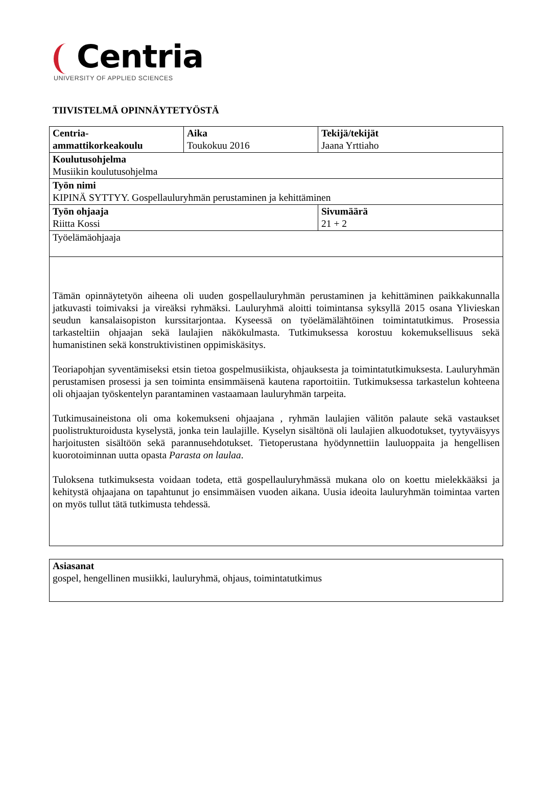Centria
UNIVERSITY OF APPLIED SCIENCES
TIIVISTELMÄ OPINNÄYTETYÖSTÄ
| Centria- ammattikorkeakoulu | Aika Toukokuu 2016 | Tekijä/tekijät Jaana Yrttiaho |
| Koulutusohjelma Musiikin koulutusohjelma | | |
| Työn nimi KIPINÄ SYTTYY. Gospellauluryhmän perustaminen ja kehittäminen | | |
| Työn ohjaaja Riitta Kossi | | Sivumäärä 21 + 2 |
| Työelämäohjaaja | | |
| Tämän opinnäytetyön aiheena oli uuden gospellauluryhmän perustaminen ja kehittäminen paikkakunnalla jatkuvasti toimivaksi ja vireäksi ryhmäksi. Lauluryhmä aloitti toimintansa syksyllä 2015 osana Ylivieskan seudun kansalaisopiston kurssitarjontaa. Kyseessä on työelämälähtöinen toimintatutkimus. Prosessia tarkasteltiin ohjaajan sekä laulajien näkökulmasta. Tutkimuksessa korostuu kokemuksellisuus sekä humanistinen sekä konstruktivistinen oppimiskäsitys. Teoriapohjan syventämiseksi etsin tietoa gospelmusiikista, ohjauksesta ja toimintatutkimuksesta. Lauluryhmän perustamisen prosessi ja sen toiminta ensimmäisenä kautena raportoitiin. Tutkimuksessa tarkastelun kohteena oli ohjaajan työskentelyn parantaminen vastaamaan lauluryhmän tarpeita. Tutkimusaineistona oli oma kokemukseni ohjaajana , ryhmän laulajien välitön palaute sekä vastaukset puolistrukturoidusta kyselystä, jonka tein laulajille. Kyselyn sisältönä oli laulajien alkuodotukset, tyytyväisyys harjoitusten sisältöön sekä parannusehdotukset. Tietoperustana hyödynnettiin lauluoppaita ja hengellisen kuorotoiminnan uutta opasta Parasta on laulaa . Tuloksena tutkimuksesta voidaan todeta, että gospellauluryhmässä mukana olo on koettu mielekkääksi ja kehitystä ohjaajana on tapahtunut jo ensimmäisen vuoden aikana. Uusia ideoita lauluryhmän toimintaa varten on myös tullut tätä tutkimusta tehdessä. | | |
| Asiasanat gospel, hengellinen musiikki, lauluryhmä, ohjaus, toimintatutkimus |